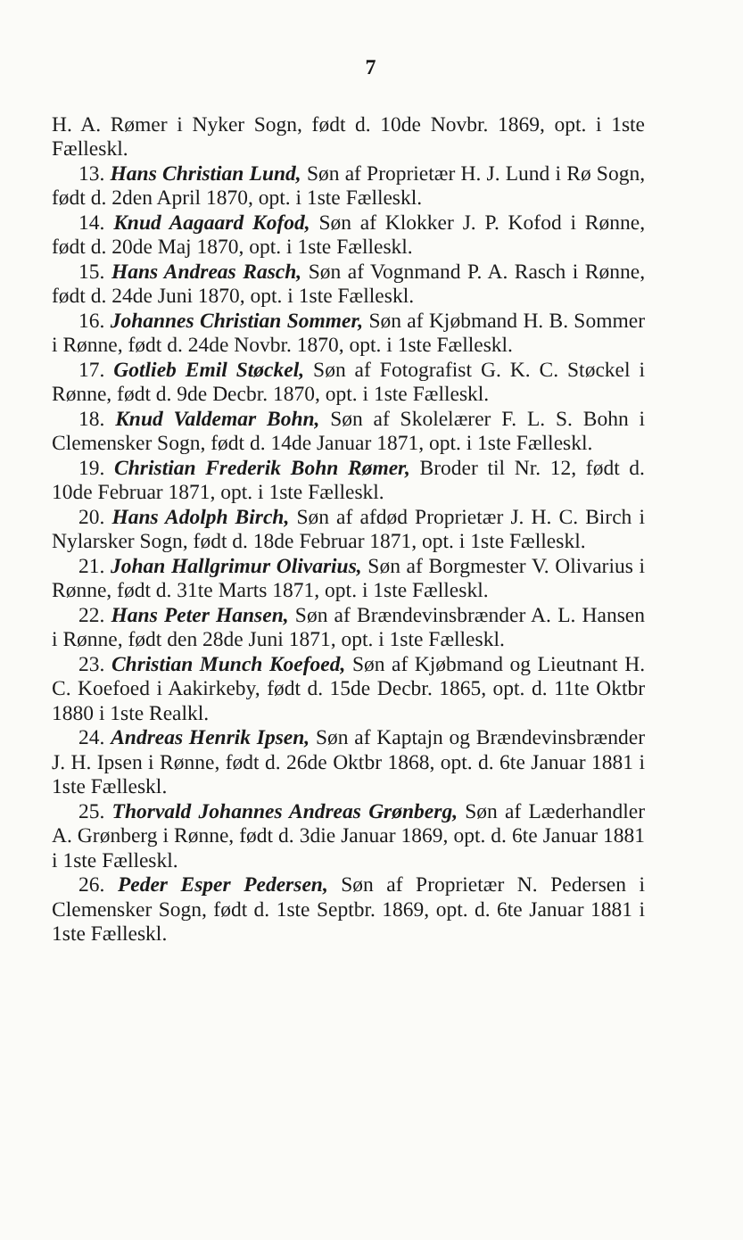7
H. A. Rømer i Nyker Sogn, født d. 10de Novbr. 1869, opt. i 1ste Fælleskl.
13. Hans Christian Lund, Søn af Proprietær H. J. Lund i Rø Sogn, født d. 2den April 1870, opt. i 1ste Fælleskl.
14. Knud Aagaard Kofod, Søn af Klokker J. P. Kofod i Rønne, født d. 20de Maj 1870, opt. i 1ste Fælleskl.
15. Hans Andreas Rasch, Søn af Vognmand P. A. Rasch i Rønne, født d. 24de Juni 1870, opt. i 1ste Fælleskl.
16. Johannes Christian Sommer, Søn af Kjøbmand H. B. Sommer i Rønne, født d. 24de Novbr. 1870, opt. i 1ste Fælleskl.
17. Gotlieb Emil Støckel, Søn af Fotografist G. K. C. Støckel i Rønne, født d. 9de Decbr. 1870, opt. i 1ste Fælleskl.
18. Knud Valdemar Bohn, Søn af Skolelærer F. L. S. Bohn i Clemensker Sogn, født d. 14de Januar 1871, opt. i 1ste Fælleskl.
19. Christian Frederik Bohn Rømer, Broder til Nr. 12, født d. 10de Februar 1871, opt. i 1ste Fælleskl.
20. Hans Adolph Birch, Søn af afdød Proprietær J. H. C. Birch i Nylarsker Sogn, født d. 18de Februar 1871, opt. i 1ste Fælleskl.
21. Johan Hallgrimur Olivarius, Søn af Borgmester V. Olivarius i Rønne, født d. 31te Marts 1871, opt. i 1ste Fælleskl.
22. Hans Peter Hansen, Søn af Brændevinsbrænder A. L. Hansen i Rønne, født den 28de Juni 1871, opt. i 1ste Fælleskl.
23. Christian Munch Koefoed, Søn af Kjøbmand og Lieutnant H. C. Koefoed i Aakirkeby, født d. 15de Decbr. 1865, opt. d. 11te Oktbr 1880 i 1ste Realkl.
24. Andreas Henrik Ipsen, Søn af Kaptajn og Brændevinsbrænder J. H. Ipsen i Rønne, født d. 26de Oktbr 1868, opt. d. 6te Januar 1881 i 1ste Fælleskl.
25. Thorvald Johannes Andreas Grønberg, Søn af Læderhandler A. Grønberg i Rønne, født d. 3die Januar 1869, opt. d. 6te Januar 1881 i 1ste Fælleskl.
26. Peder Esper Pedersen, Søn af Proprietær N. Pedersen i Clemensker Sogn, født d. 1ste Septbr. 1869, opt. d. 6te Januar 1881 i 1ste Fælleskl.